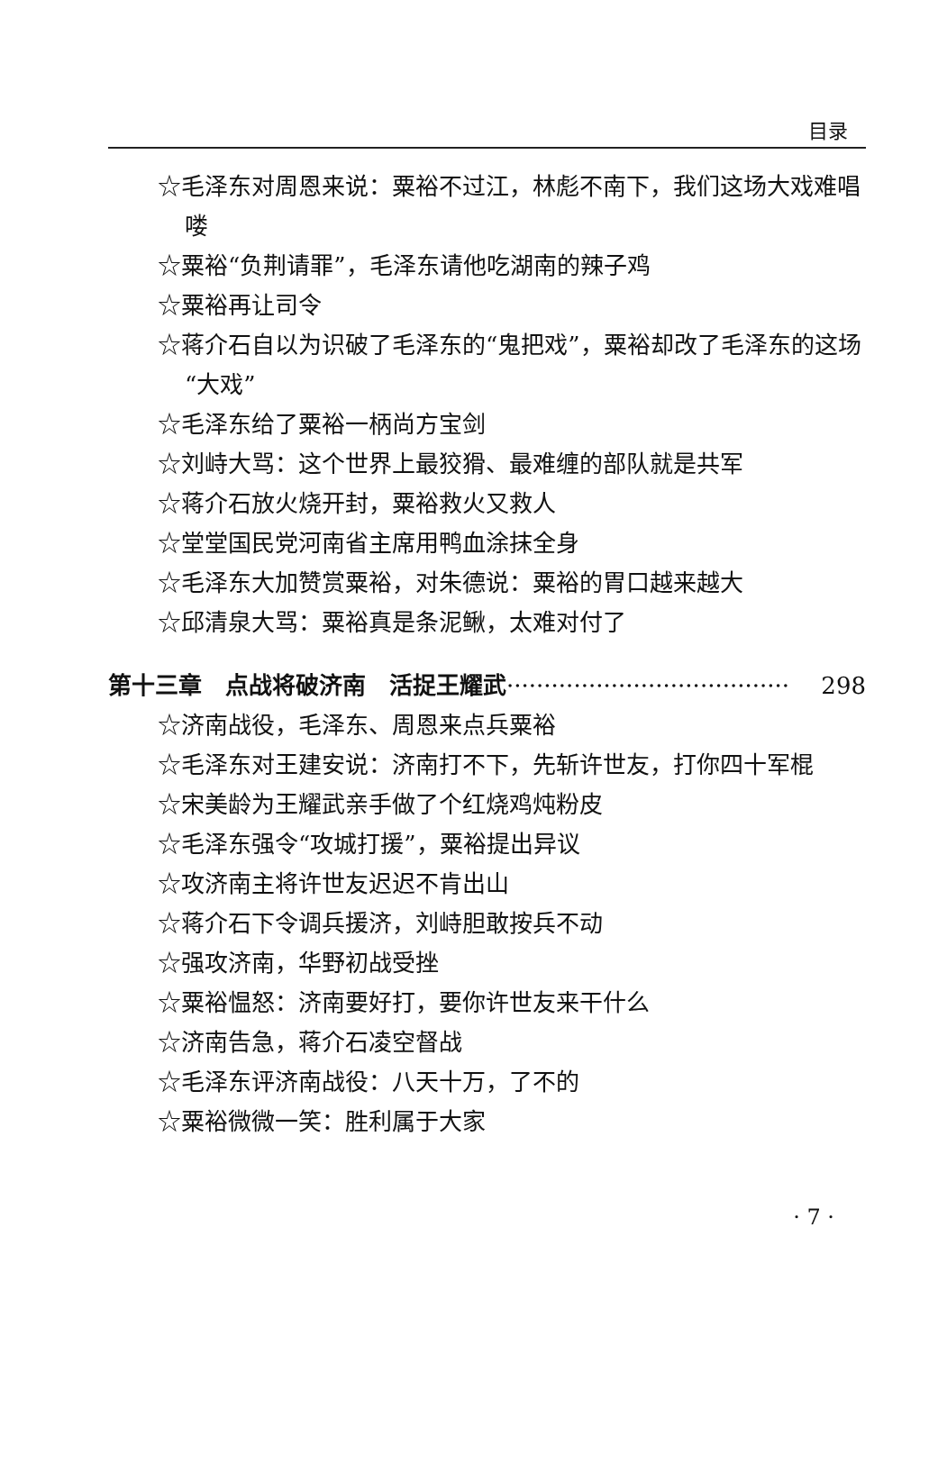目录
☆毛泽东对周恩来说：粟裕不过江，林彪不南下，我们这场大戏难唱喽
☆粟裕“负荆请罪”，毛泽东请他吃湖南的辣子鸡
☆粟裕再让司令
☆蒋介石自以为识破了毛泽东的“鬼把戏”，粟裕却改了毛泽东的这场“大戏”
☆毛泽东给了粟裕一柄尚方宝剑
☆刘峙大骂：这个世界上最狡猾、最难缠的部队就是共军
☆蒋介石放火烧开封，粟裕救火又救人
☆堂堂国民党河南省主席用鸭血涂抹全身
☆毛泽东大加赞赏粟裕，对朱德说：粟裕的胃口越来越大
☆邱清泉大骂：粟裕真是条泥鳅，太难对付了
第十三章　点战将破济南　活捉王耀武 ······································ 298
☆济南战役，毛泽东、周恩来点兵粟裕
☆毛泽东对王建安说：济南打不下，先斩许世友，打你四十军棍
☆宋美龄为王耀武亲手做了个红烧鸡炖粉皮
☆毛泽东强令“攻城打援”，粟裕提出异议
☆攻济南主将许世友迟迟不肯出山
☆蒋介石下令调兵援济，刘峙胆敢按兵不动
☆强攻济南，华野初战受挫
☆粟裕愠怒：济南要好打，要你许世友来干什么
☆济南告急，蒋介石凌空督战
☆毛泽东评济南战役：八天十万，了不的
☆粟裕微微一笑：胜利属于大家
· 7 ·